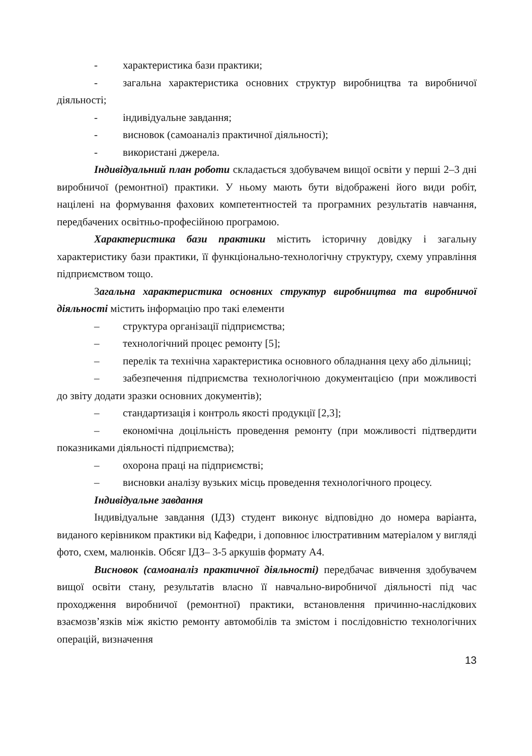- характеристика бази практики;
- загальна характеристика основних структур виробництва та виробничої діяльності;
- індивідуальне завдання;
- висновок (самоаналіз практичної діяльності);
- використані джерела.
Індивідуальний план роботи складається здобувачем вищої освіти у перші 2–3 дні виробничої (ремонтної) практики. У ньому мають бути відображені його види робіт, націлені на формування фахових компетентностей та програмних результатів навчання, передбачених освітньо-професійною програмою.
Характеристика бази практики містить історичну довідку і загальну характеристику бази практики, її функціонально-технологічну структуру, схему управління підприємством тощо.
Загальна характеристика основних структур виробництва та виробничої діяльності містить інформацію про такі елементи
– структура організації підприємства;
– технологічний процес ремонту [5];
– перелік та технічна характеристика основного обладнання цеху або дільниці;
– забезпечення підприємства технологічною документацією (при можливості до звіту додати зразки основних документів);
– стандартизація і контроль якості продукції [2,3];
– економічна доцільність проведення ремонту (при можливості підтвердити показниками діяльності підприємства);
– охорона праці на підприємстві;
– висновки аналізу вузьких місць проведення технологічного процесу.
Індивідуальне завдання
Індивідуальне завдання (ІДЗ) студент виконує відповідно до номера варіанта, виданого керівником практики від Кафедри, і доповнює ілюстративним матеріалом у вигляді фото, схем, малюнків. Обсяг ІДЗ– 3-5 аркушів формату А4.
Висновок (самоаналіз практичної діяльності) передбачає вивчення здобувачем вищої освіти стану, результатів власно її навчально-виробничої діяльності під час проходження виробничої (ремонтної) практики, встановлення причинно-наслідкових взаємозв’язків між якістю ремонту автомобілів та змістом і послідовністю технологічних операцій, визначення
13